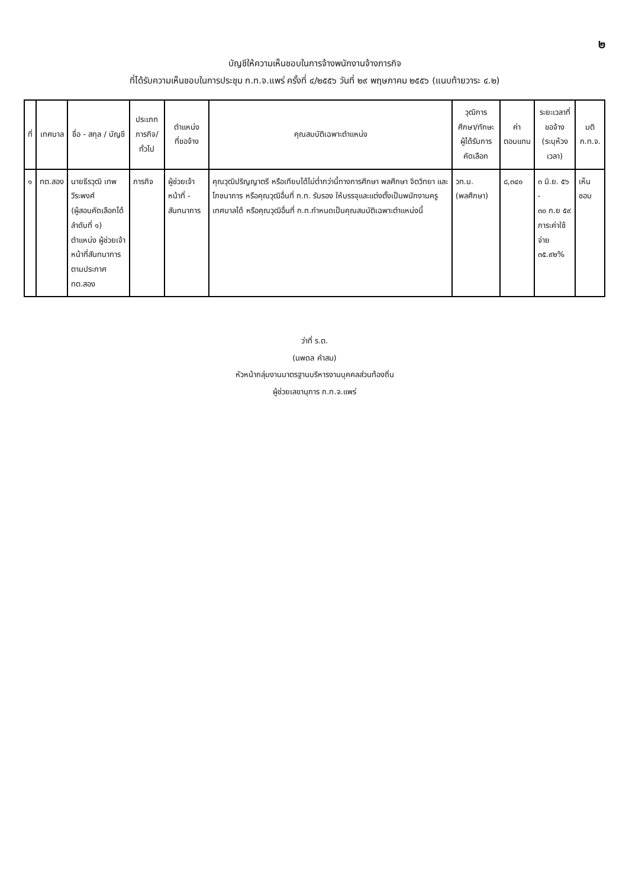๒
บัญชีให้ความเห็นชอบในการจ้างพนักงานจ้างภารกิจ
ที่ได้รับความเห็นชอบในการประชุม ก.ท.จ.แพร่ ครั้งที่ ๔/๒๕๕๖ วันที่ ๒๙ พฤษภาคม ๒๕๕๖ (แนบท้ายวาระ ๔.๒)
| ที่ | เทศบาล | ชื่อ - สกุล / บัญชี | ประเภท ภารกิจ/ทั่วไป | ตำแหน่ง ที่ขอจ้าง | คุณสมบัติเฉพาะตำแหน่ง | วุฒิการศึกษา/ทักษะ ผู้ได้รับการคัดเลือก | ค่า ตอบแทน | ระยะเวลาที่ขอจ้าง (ระบุห้วงเวลา) | มติ ก.ท.จ. |
| --- | --- | --- | --- | --- | --- | --- | --- | --- | --- |
| ๑ | ทต.สอง | นายธีรวุฒิ เทพวีระพงศ์ (ผู้สอบคัดเลือกได้ลำดับที่ ๑) ตำแหน่ง ผู้ช่วยเจ้าหน้าที่สันทนาการ ตามประกาศ ทต.สอง | ภารกิจ | ผู้ช่วยเจ้าหน้าที่ - สันทนาการ | คุณวุฒิปริญญาตรี หรือเทียบได้ไม่ต่ำกว่านี้ทางการศึกษา พลศึกษา จิตวิทยา และโภชนาการ หรือคุณวุฒิอื่นที่ ก.ท. รับรอง ให้บรรจุและแต่งตั้งเป็นพนักงานครูเทศบาลได้ หรือคุณวุฒิอื่นที่ ก.ท.กำหนดเป็นคุณสมบัติเฉพาะตำแหน่งนี้ | วท.บ. (พลศึกษา) | ๘,๓๔๐ | ๓ มิ.ย. ๕๖ - ๓๐ ก.ย ๕๙ ภาระค่าใช้จ่าย ๓๕.๙๒% | เห็นชอบ |
ว่าที่ ร.ต.
(นพดล คำสม)
หัวหน้ากลุ่มงานมาตรฐานบริหารงานบุคคลส่วนท้องถิ่น
ผู้ช่วยเลขานุการ ก.ท.จ.แพร่